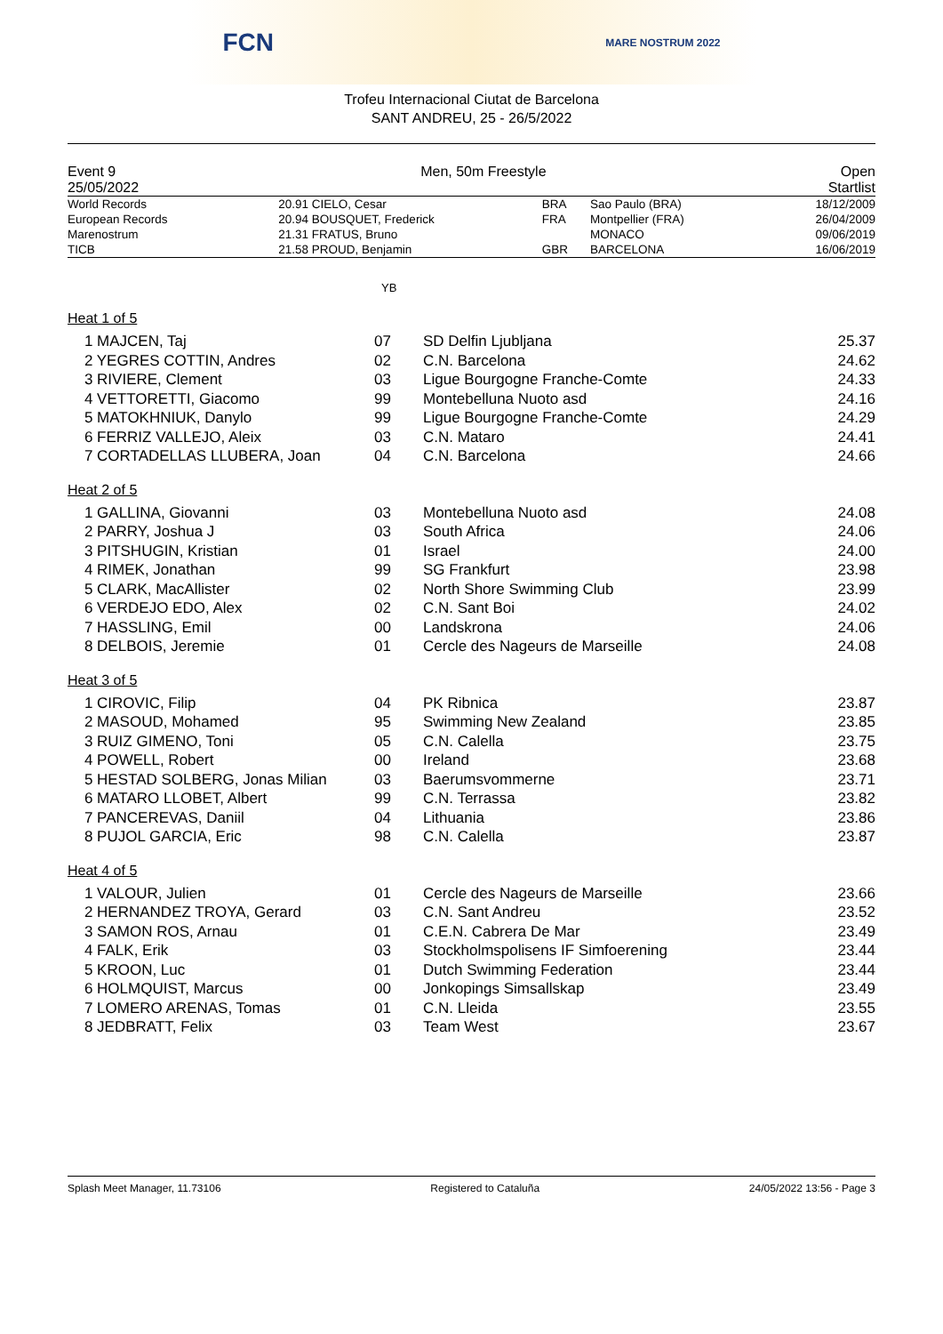FCN MARE NOSTRUM 2022
Trofeu Internacional Ciutat de Barcelona
SANT ANDREU, 25 - 26/5/2022
Event 9
25/05/2022
Men, 50m Freestyle Open
Startlist
| World Records | 20.91 | CIELO, Cesar | BRA | Sao Paulo (BRA) | 18/12/2009 |
| European Records | 20.94 | BOUSQUET, Frederick | FRA | Montpellier (FRA) | 26/04/2009 |
| Marenostrum | 21.31 | FRATUS, Bruno | | MONACO | 09/06/2019 |
| TICB | 21.58 | PROUD, Benjamin | GBR | BARCELONA | 16/06/2019 |
YB
Heat 1 of 5
| 1 MAJCEN, Taj | 07 | SD Delfin Ljubljana | 25.37 |
| 2 YEGRES COTTIN, Andres | 02 | C.N. Barcelona | 24.62 |
| 3 RIVIERE, Clement | 03 | Ligue Bourgogne Franche-Comte | 24.33 |
| 4 VETTORETTI, Giacomo | 99 | Montebelluna Nuoto asd | 24.16 |
| 5 MATOKHNIUK, Danylo | 99 | Ligue Bourgogne Franche-Comte | 24.29 |
| 6 FERRIZ VALLEJO, Aleix | 03 | C.N. Mataro | 24.41 |
| 7 CORTADELLAS LLUBERA, Joan | 04 | C.N. Barcelona | 24.66 |
Heat 2 of 5
| 1 GALLINA, Giovanni | 03 | Montebelluna Nuoto asd | 24.08 |
| 2 PARRY, Joshua J | 03 | South Africa | 24.06 |
| 3 PITSHUGIN, Kristian | 01 | Israel | 24.00 |
| 4 RIMEK, Jonathan | 99 | SG Frankfurt | 23.98 |
| 5 CLARK, MacAllister | 02 | North Shore Swimming Club | 23.99 |
| 6 VERDEJO EDO, Alex | 02 | C.N. Sant Boi | 24.02 |
| 7 HASSLING, Emil | 00 | Landskrona | 24.06 |
| 8 DELBOIS, Jeremie | 01 | Cercle des Nageurs de Marseille | 24.08 |
Heat 3 of 5
| 1 CIROVIC, Filip | 04 | PK Ribnica | 23.87 |
| 2 MASOUD, Mohamed | 95 | Swimming New Zealand | 23.85 |
| 3 RUIZ GIMENO, Toni | 05 | C.N. Calella | 23.75 |
| 4 POWELL, Robert | 00 | Ireland | 23.68 |
| 5 HESTAD SOLBERG, Jonas Milian | 03 | Baerumsvommerne | 23.71 |
| 6 MATARO LLOBET, Albert | 99 | C.N. Terrassa | 23.82 |
| 7 PANCEREVAS, Daniil | 04 | Lithuania | 23.86 |
| 8 PUJOL GARCIA, Eric | 98 | C.N. Calella | 23.87 |
Heat 4 of 5
| 1 VALOUR, Julien | 01 | Cercle des Nageurs de Marseille | 23.66 |
| 2 HERNANDEZ TROYA, Gerard | 03 | C.N. Sant Andreu | 23.52 |
| 3 SAMON ROS, Arnau | 01 | C.E.N. Cabrera De Mar | 23.49 |
| 4 FALK, Erik | 03 | Stockholmspolisens IF Simfoerening | 23.44 |
| 5 KROON, Luc | 01 | Dutch Swimming Federation | 23.44 |
| 6 HOLMQUIST, Marcus | 00 | Jonkopings Simsallskap | 23.49 |
| 7 LOMERO ARENAS, Tomas | 01 | C.N. Lleida | 23.55 |
| 8 JEDBRATT, Felix | 03 | Team West | 23.67 |
Splash Meet Manager, 11.73106 Registered to Cataluña 24/05/2022 13:56 - Page 3